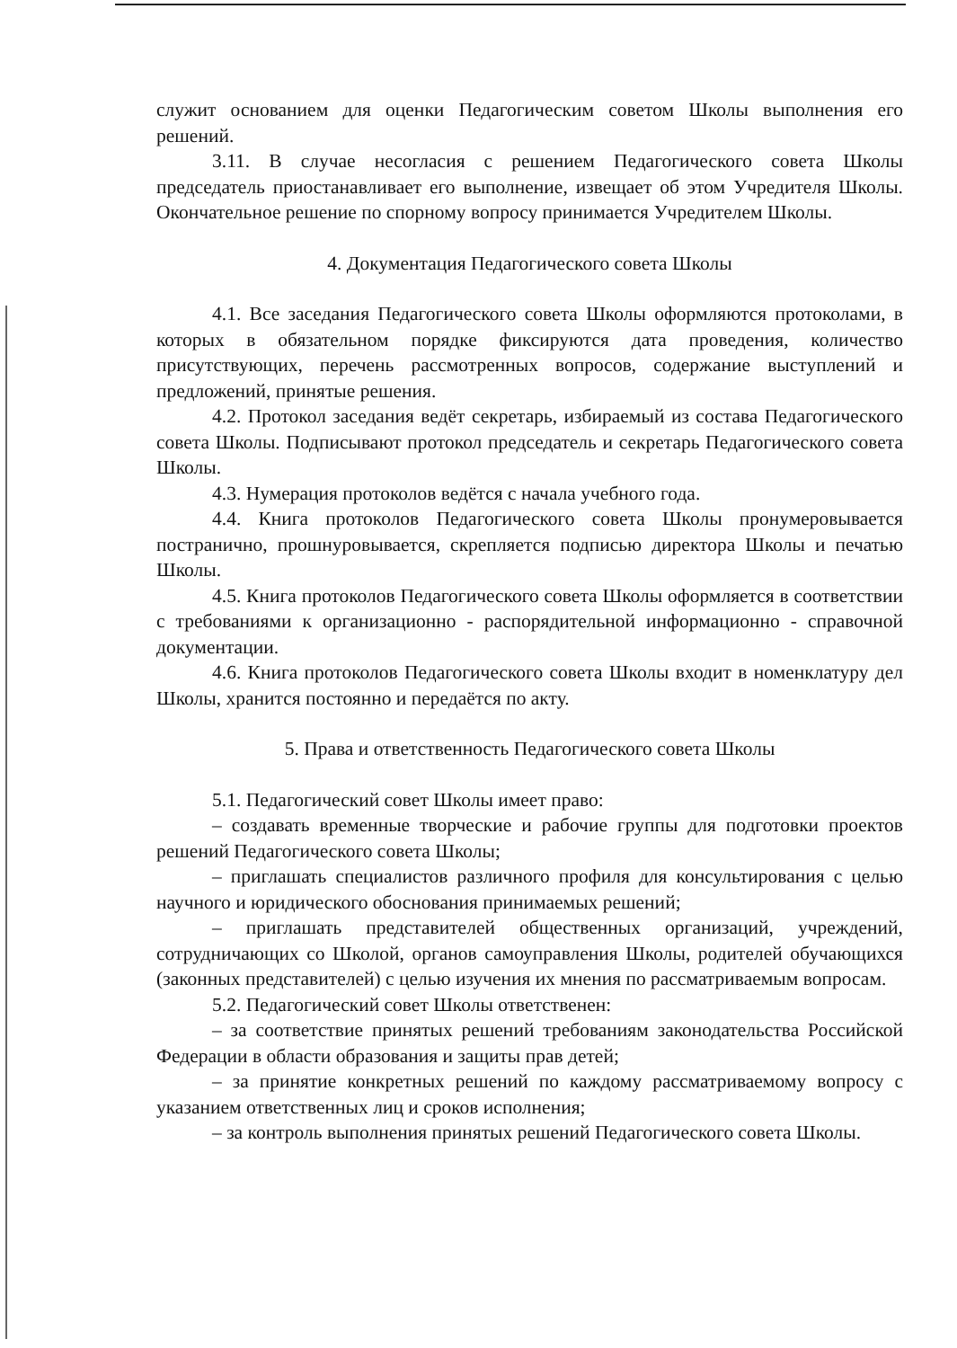служит основанием для оценки Педагогическим советом Школы выполнения его решений.
3.11. В случае несогласия с решением Педагогического совета Школы председатель приостанавливает его выполнение, извещает об этом Учредителя Школы. Окончательное решение по спорному вопросу принимается Учредителем Школы.
4. Документация Педагогического совета Школы
4.1. Все заседания Педагогического совета Школы оформляются протоколами, в которых в обязательном порядке фиксируются дата проведения, количество присутствующих, перечень рассмотренных вопросов, содержание выступлений и предложений, принятые решения.
4.2. Протокол заседания ведёт секретарь, избираемый из состава Педагогического совета Школы. Подписывают протокол председатель и секретарь Педагогического совета Школы.
4.3. Нумерация протоколов ведётся с начала учебного года.
4.4. Книга протоколов Педагогического совета Школы пронумеровывается постранично, прошнуровывается, скрепляется подписью директора Школы и печатью Школы.
4.5. Книга протоколов Педагогического совета Школы оформляется в соответствии с требованиями к организационно - распорядительной информационно - справочной документации.
4.6. Книга протоколов Педагогического совета Школы входит в номенклатуру дел Школы, хранится постоянно и передаётся по акту.
5. Права и ответственность Педагогического совета Школы
5.1. Педагогический совет Школы имеет право:
– создавать временные творческие и рабочие группы для подготовки проектов решений Педагогического совета Школы;
– приглашать специалистов различного профиля для консультирования с целью научного и юридического обоснования принимаемых решений;
– приглашать представителей общественных организаций, учреждений, сотрудничающих со Школой, органов самоуправления Школы, родителей обучающихся (законных представителей) с целью изучения их мнения по рассматриваемым вопросам.
5.2. Педагогический совет Школы ответственен:
– за соответствие принятых решений требованиям законодательства Российской Федерации в области образования и защиты прав детей;
– за принятие конкретных решений по каждому рассматриваемому вопросу с указанием ответственных лиц и сроков исполнения;
– за контроль выполнения принятых решений Педагогического совета Школы.